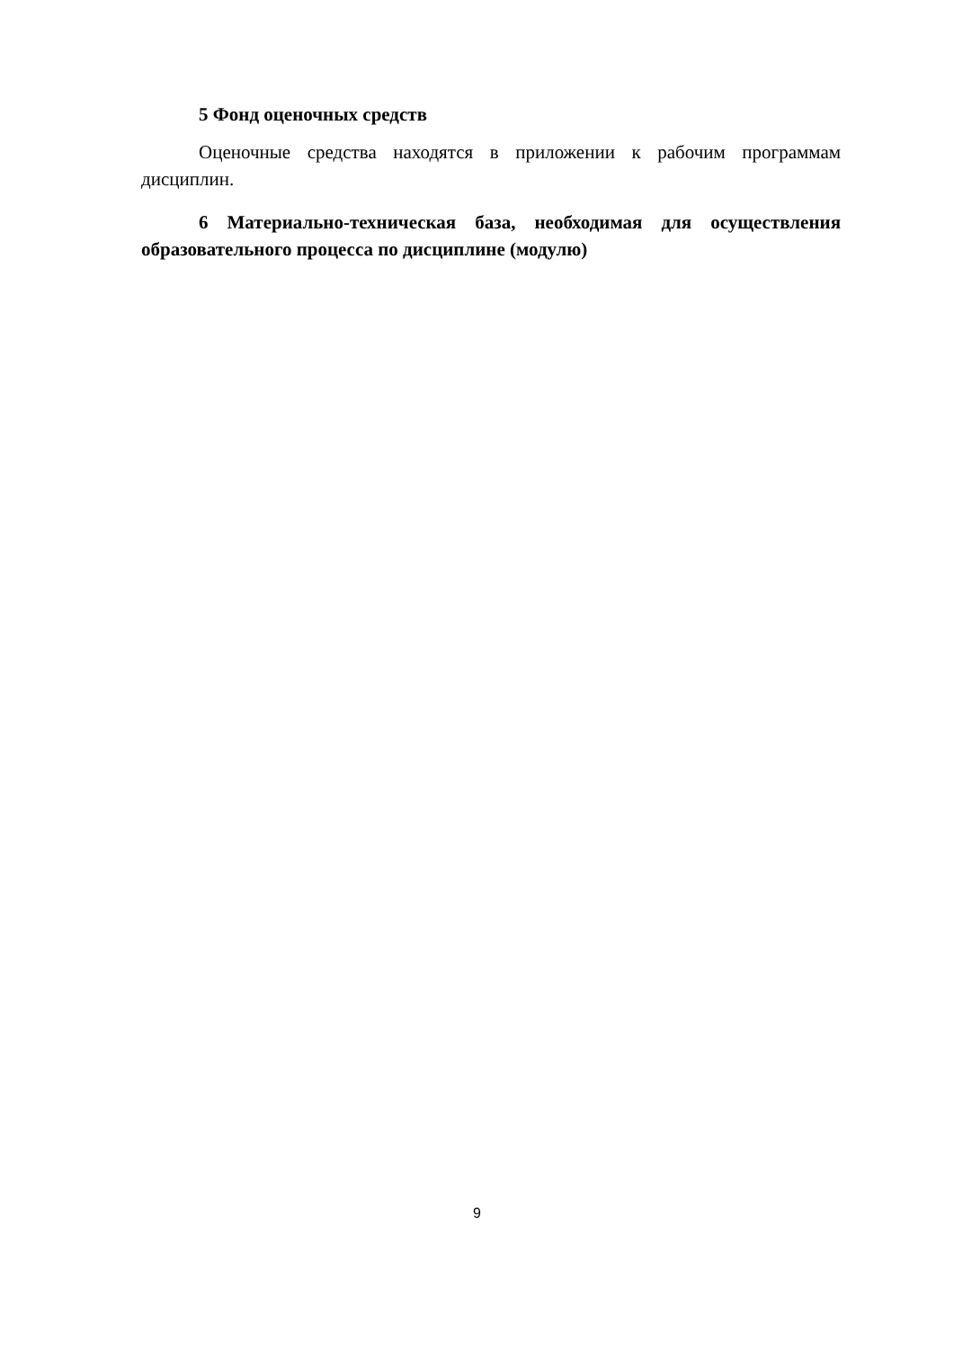5 Фонд оценочных средств
Оценочные средства находятся в приложении к рабочим программам дисциплин.
6 Материально-техническая база, необходимая для осуществления образовательного процесса по дисциплине (модулю)
9